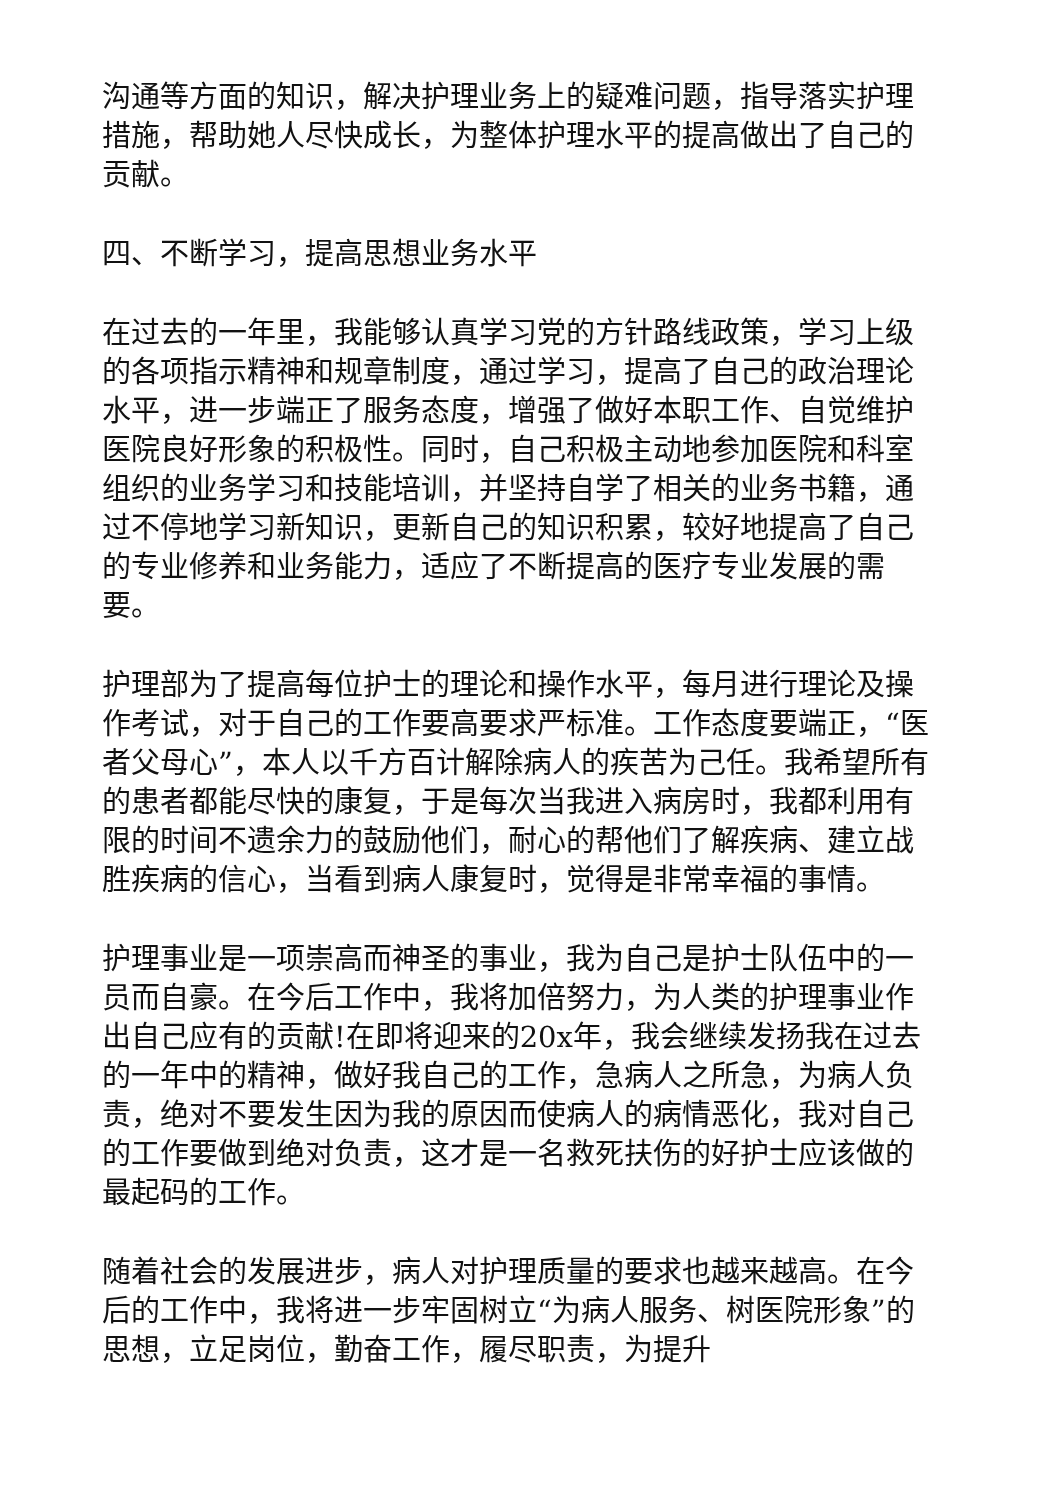沟通等方面的知识，解决护理业务上的疑难问题，指导落实护理措施，帮助她人尽快成长，为整体护理水平的提高做出了自己的贡献。
四、不断学习，提高思想业务水平
在过去的一年里，我能够认真学习党的方针路线政策，学习上级的各项指示精神和规章制度，通过学习，提高了自己的政治理论水平，进一步端正了服务态度，增强了做好本职工作、自觉维护医院良好形象的积极性。同时，自己积极主动地参加医院和科室组织的业务学习和技能培训，并坚持自学了相关的业务书籍，通过不停地学习新知识，更新自己的知识积累，较好地提高了自己的专业修养和业务能力，适应了不断提高的医疗专业发展的需要。
护理部为了提高每位护士的理论和操作水平，每月进行理论及操作考试，对于自己的工作要高要求严标准。工作态度要端正，“医者父母心”，本人以千方百计解除病人的疾苦为己任。我希望所有的患者都能尽快的康复，于是每次当我进入病房时，我都利用有限的时间不遗余力的鼓励他们，耐心的帮他们了解疾病、建立战胜疾病的信心，当看到病人康复时，觉得是非常幸福的事情。
护理事业是一项崇高而神圣的事业，我为自己是护士队伍中的一员而自豪。在今后工作中，我将加倍努力，为人类的护理事业作出自己应有的贡献!在即将迎来的20x年，我会继续发扬我在过去的一年中的精神，做好我自己的工作，急病人之所急，为病人负责，绝对不要发生因为我的原因而使病人的病情恶化，我对自己的工作要做到绝对负责，这才是一名救死扶伤的好护士应该做的最起码的工作。
随着社会的发展进步，病人对护理质量的要求也越来越高。在今后的工作中，我将进一步牢固树立“为病人服务、树医院形象”的思想，立足岗位，勤奋工作，履尽职责，为提升